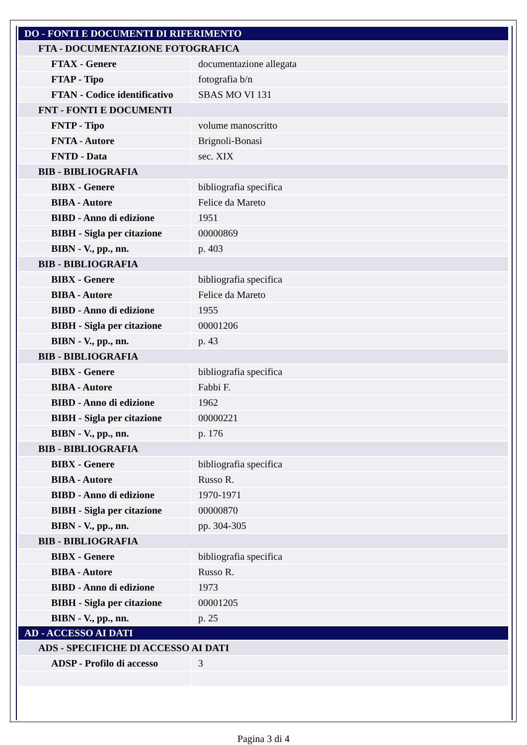| DO - FONTI E DOCUMENTI DI RIFERIMENTO | |
| FTA - DOCUMENTAZIONE FOTOGRAFICA | |
| FTAX - Genere | documentazione allegata |
| FTAP - Tipo | fotografia b/n |
| FTAN - Codice identificativo | SBAS MO VI 131 |
| FNT - FONTI E DOCUMENTI | |
| FNTP - Tipo | volume manoscritto |
| FNTA - Autore | Brignoli-Bonasi |
| FNTD - Data | sec. XIX |
| BIB - BIBLIOGRAFIA | |
| BIBX - Genere | bibliografia specifica |
| BIBA - Autore | Felice da Mareto |
| BIBD - Anno di edizione | 1951 |
| BIBH - Sigla per citazione | 00000869 |
| BIBN - V., pp., nn. | p. 403 |
| BIB - BIBLIOGRAFIA | |
| BIBX - Genere | bibliografia specifica |
| BIBA - Autore | Felice da Mareto |
| BIBD - Anno di edizione | 1955 |
| BIBH - Sigla per citazione | 00001206 |
| BIBN - V., pp., nn. | p. 43 |
| BIB - BIBLIOGRAFIA | |
| BIBX - Genere | bibliografia specifica |
| BIBA - Autore | Fabbi F. |
| BIBD - Anno di edizione | 1962 |
| BIBH - Sigla per citazione | 00000221 |
| BIBN - V., pp., nn. | p. 176 |
| BIB - BIBLIOGRAFIA | |
| BIBX - Genere | bibliografia specifica |
| BIBA - Autore | Russo R. |
| BIBD - Anno di edizione | 1970-1971 |
| BIBH - Sigla per citazione | 00000870 |
| BIBN - V., pp., nn. | pp. 304-305 |
| BIB - BIBLIOGRAFIA | |
| BIBX - Genere | bibliografia specifica |
| BIBA - Autore | Russo R. |
| BIBD - Anno di edizione | 1973 |
| BIBH - Sigla per citazione | 00001205 |
| BIBN - V., pp., nn. | p. 25 |
| AD - ACCESSO AI DATI | |
| ADS - SPECIFICHE DI ACCESSO AI DATI | |
| ADSP - Profilo di accesso | 3 |
Pagina 3 di 4